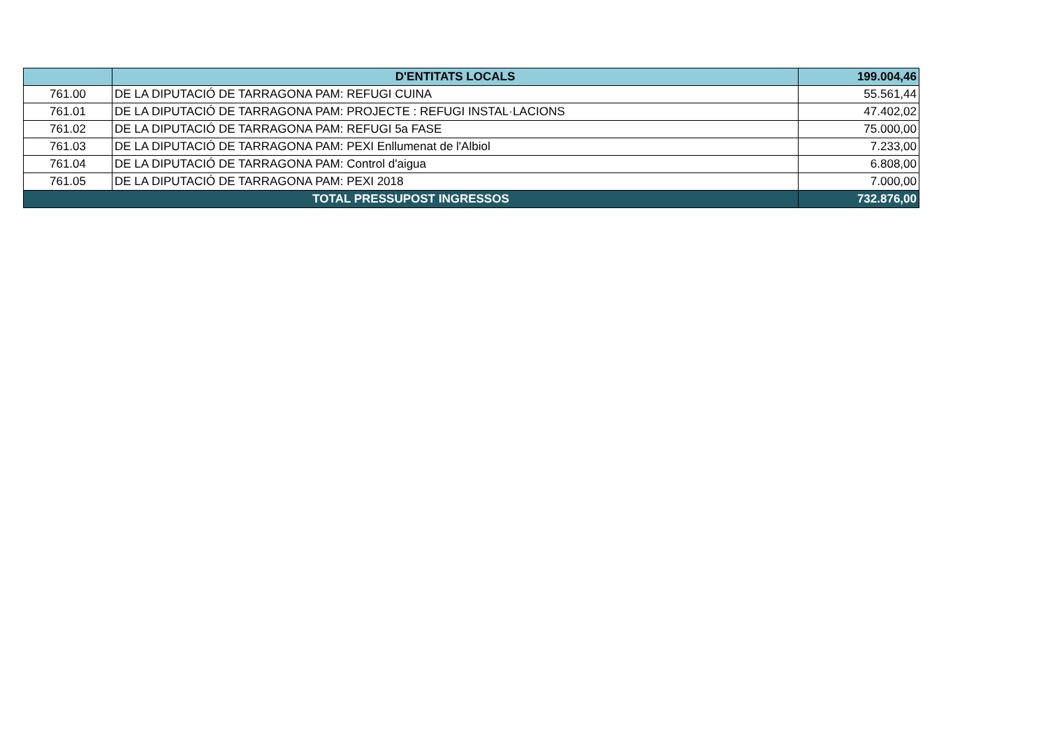| | D'ENTITATS LOCALS | 199.004,46 |
| --- | --- | --- |
| 761.00 | DE LA DIPUTACIÓ DE TARRAGONA PAM: REFUGI CUINA | 55.561,44 |
| 761.01 | DE LA DIPUTACIÓ DE TARRAGONA PAM: PROJECTE : REFUGI INSTAL·LACIONS | 47.402,02 |
| 761.02 | DE LA DIPUTACIÓ DE TARRAGONA PAM: REFUGI 5a FASE | 75.000,00 |
| 761.03 | DE LA DIPUTACIÓ DE TARRAGONA PAM: PEXI Enllumenat de l'Albiol | 7.233,00 |
| 761.04 | DE LA DIPUTACIÓ DE TARRAGONA PAM: Control d'aigua | 6.808,00 |
| 761.05 | DE LA DIPUTACIÓ DE TARRAGONA PAM: PEXI 2018 | 7.000,00 |
| TOTAL PRESSUPOST INGRESSOS | | 732.876,00 |